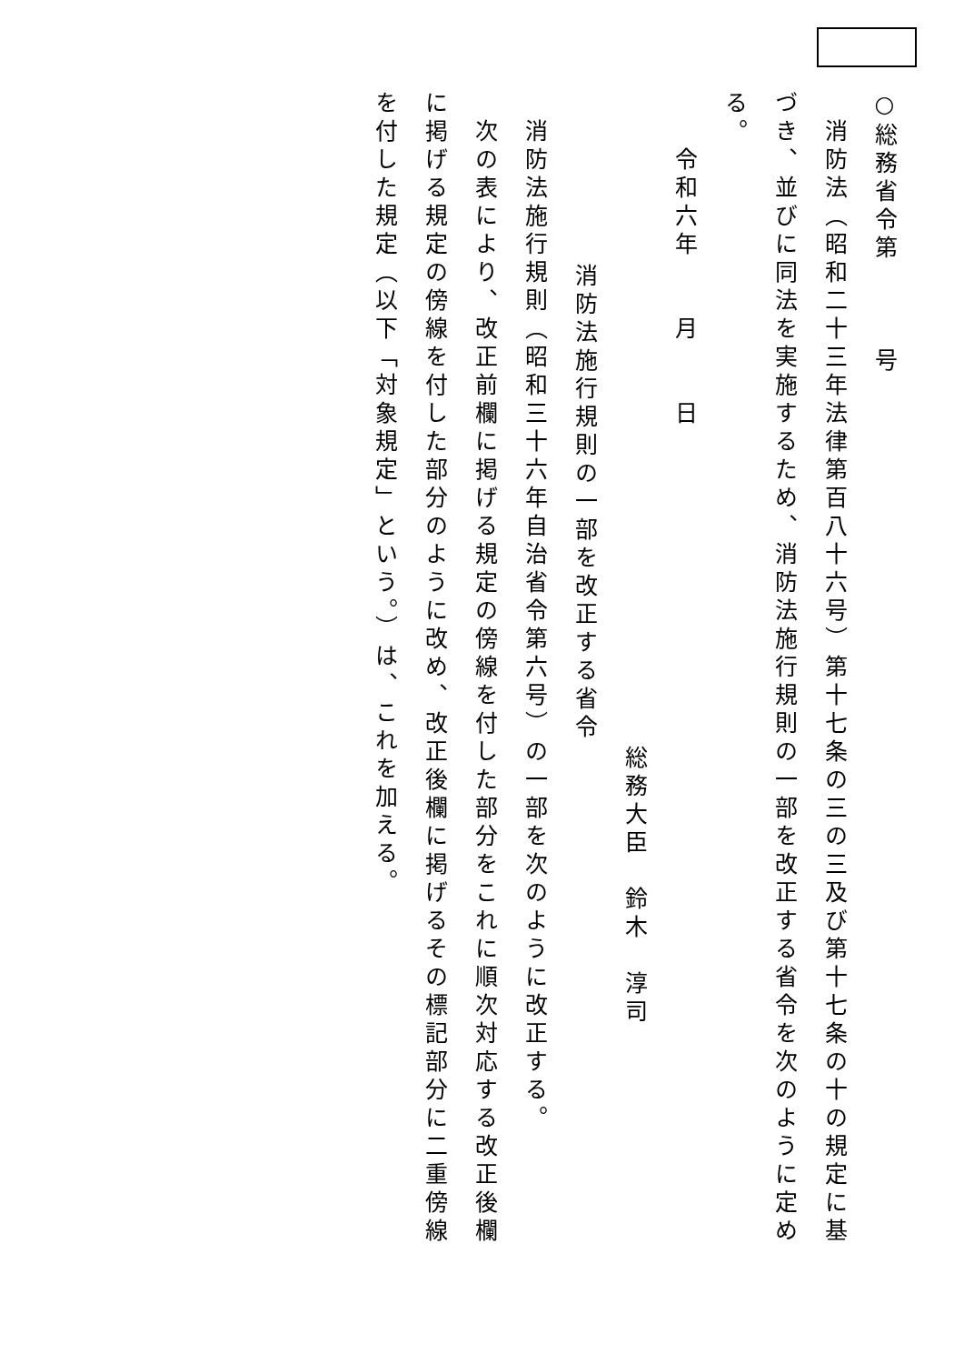○総務省令第　　　号
　消防法（昭和二十三年法律第百八十六号）第十七条の三の三及び第十七条の十の規定に基づき、並びに同法を実施するため、消防法施行規則の一部を改正する省令を次のように定める。
　　令和六年　　月　　日
総務大臣　鈴木　淳司
消防法施行規則の一部を改正する省令
　消防法施行規則（昭和三十六年自治省令第六号）の一部を次のように改正する。
　次の表により、改正前欄に掲げる規定の傍線を付した部分をこれに順次対応する改正後欄に掲げる規定の傍線を付した部分のように改め、改正後欄に掲げるその標記部分に二重傍線を付した規定（以下「対象規定」という。）は、これを加える。